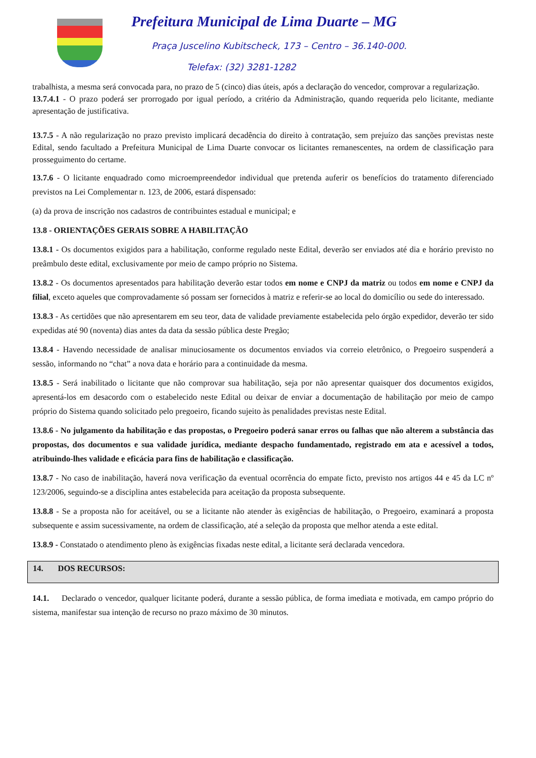Prefeitura Municipal de Lima Duarte – MG
Praça Juscelino Kubitscheck, 173 – Centro – 36.140-000.
Telefax: (32) 3281-1282
trabalhista, a mesma será convocada para, no prazo de 5 (cinco) dias úteis, após a declaração do vencedor, comprovar a regularização.
13.7.4.1 - O prazo poderá ser prorrogado por igual período, a critério da Administração, quando requerida pelo licitante, mediante apresentação de justificativa.
13.7.5 - A não regularização no prazo previsto implicará decadência do direito à contratação, sem prejuízo das sanções previstas neste Edital, sendo facultado a Prefeitura Municipal de Lima Duarte convocar os licitantes remanescentes, na ordem de classificação para prosseguimento do certame.
13.7.6 - O licitante enquadrado como microempreendedor individual que pretenda auferir os benefícios do tratamento diferenciado previstos na Lei Complementar n. 123, de 2006, estará dispensado:
(a) da prova de inscrição nos cadastros de contribuintes estadual e municipal; e
13.8 - ORIENTAÇÕES GERAIS SOBRE A HABILITAÇÃO
13.8.1 - Os documentos exigidos para a habilitação, conforme regulado neste Edital, deverão ser enviados até dia e horário previsto no preâmbulo deste edital, exclusivamente por meio de campo próprio no Sistema.
13.8.2 - Os documentos apresentados para habilitação deverão estar todos em nome e CNPJ da matriz ou todos em nome e CNPJ da filial, exceto aqueles que comprovadamente só possam ser fornecidos à matriz e referir-se ao local do domicílio ou sede do interessado.
13.8.3 - As certidões que não apresentarem em seu teor, data de validade previamente estabelecida pelo órgão expedidor, deverão ter sido expedidas até 90 (noventa) dias antes da data da sessão pública deste Pregão;
13.8.4 - Havendo necessidade de analisar minuciosamente os documentos enviados via correio eletrônico, o Pregoeiro suspenderá a sessão, informando no “chat” a nova data e horário para a continuidade da mesma.
13.8.5 - Será inabilitado o licitante que não comprovar sua habilitação, seja por não apresentar quaisquer dos documentos exigidos, apresentá-los em desacordo com o estabelecido neste Edital ou deixar de enviar a documentação de habilitação por meio de campo próprio do Sistema quando solicitado pelo pregoeiro, ficando sujeito às penalidades previstas neste Edital.
13.8.6 - No julgamento da habilitação e das propostas, o Pregoeiro poderá sanar erros ou falhas que não alterem a substância das propostas, dos documentos e sua validade jurídica, mediante despacho fundamentado, registrado em ata e acessível a todos, atribuindo-lhes validade e eficácia para fins de habilitação e classificação.
13.8.7 - No caso de inabilitação, haverá nova verificação da eventual ocorrência do empate ficto, previsto nos artigos 44 e 45 da LC nº 123/2006, seguindo-se a disciplina antes estabelecida para aceitação da proposta subsequente.
13.8.8 - Se a proposta não for aceitável, ou se a licitante não atender às exigências de habilitação, o Pregoeiro, examinará a proposta subsequente e assim sucessivamente, na ordem de classificação, até a seleção da proposta que melhor atenda a este edital.
13.8.9 - Constatado o atendimento pleno às exigências fixadas neste edital, a licitante será declarada vencedora.
14. DOS RECURSOS:
14.1. Declarado o vencedor, qualquer licitante poderá, durante a sessão pública, de forma imediata e motivada, em campo próprio do sistema, manifestar sua intenção de recurso no prazo máximo de 30 minutos.